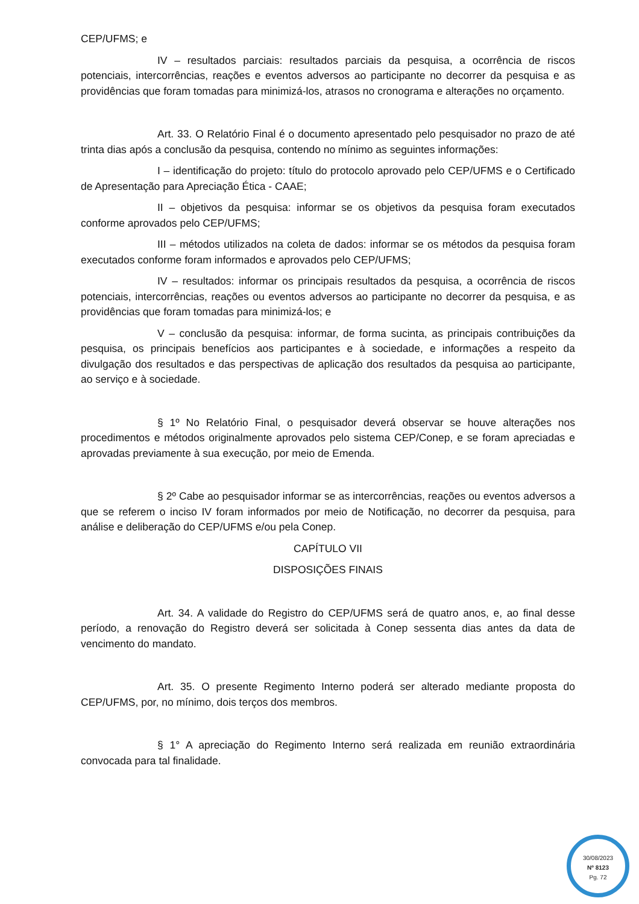CEP/UFMS; e
IV – resultados parciais: resultados parciais da pesquisa, a ocorrência de riscos potenciais, intercorrências, reações e eventos adversos ao participante no decorrer da pesquisa e as providências que foram tomadas para minimizá-los, atrasos no cronograma e alterações no orçamento.
Art. 33. O Relatório Final é o documento apresentado pelo pesquisador no prazo de até trinta dias após a conclusão da pesquisa, contendo no mínimo as seguintes informações:
I – identificação do projeto: título do protocolo aprovado pelo CEP/UFMS e o Certificado de Apresentação para Apreciação Ética - CAAE;
II – objetivos da pesquisa: informar se os objetivos da pesquisa foram executados conforme aprovados pelo CEP/UFMS;
III – métodos utilizados na coleta de dados: informar se os métodos da pesquisa foram executados conforme foram informados e aprovados pelo CEP/UFMS;
IV – resultados: informar os principais resultados da pesquisa, a ocorrência de riscos potenciais, intercorrências, reações ou eventos adversos ao participante no decorrer da pesquisa, e as providências que foram tomadas para minimizá-los; e
V – conclusão da pesquisa: informar, de forma sucinta, as principais contribuições da pesquisa, os principais benefícios aos participantes e à sociedade, e informações a respeito da divulgação dos resultados e das perspectivas de aplicação dos resultados da pesquisa ao participante, ao serviço e à sociedade.
§ 1º No Relatório Final, o pesquisador deverá observar se houve alterações nos procedimentos e métodos originalmente aprovados pelo sistema CEP/Conep, e se foram apreciadas e aprovadas previamente à sua execução, por meio de Emenda.
§ 2º Cabe ao pesquisador informar se as intercorrências, reações ou eventos adversos a que se referem o inciso IV foram informados por meio de Notificação, no decorrer da pesquisa, para análise e deliberação do CEP/UFMS e/ou pela Conep.
CAPÍTULO VII
DISPOSIÇÕES FINAIS
Art. 34. A validade do Registro do CEP/UFMS será de quatro anos, e, ao final desse período, a renovação do Registro deverá ser solicitada à Conep sessenta dias antes da data de vencimento do mandato.
Art. 35. O presente Regimento Interno poderá ser alterado mediante proposta do CEP/UFMS, por, no mínimo, dois terços dos membros.
§ 1° A apreciação do Regimento Interno será realizada em reunião extraordinária convocada para tal finalidade.
30/08/2023
Nº 8123
Pg. 72